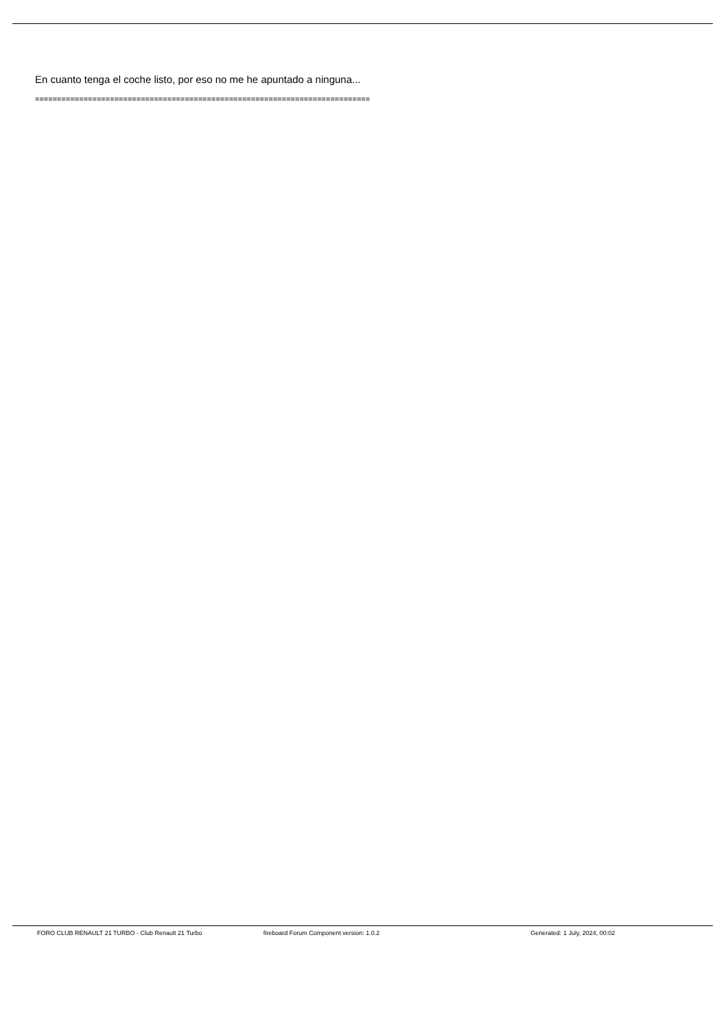En cuanto tenga el coche listo, por eso no me he apuntado a ninguna...
============================================================================
FORO CLUB RENAULT 21 TURBO - Club Renault 21 Turbo
fireboard Forum Component version: 1.0.2
Generated: 1 July, 2024, 00:02